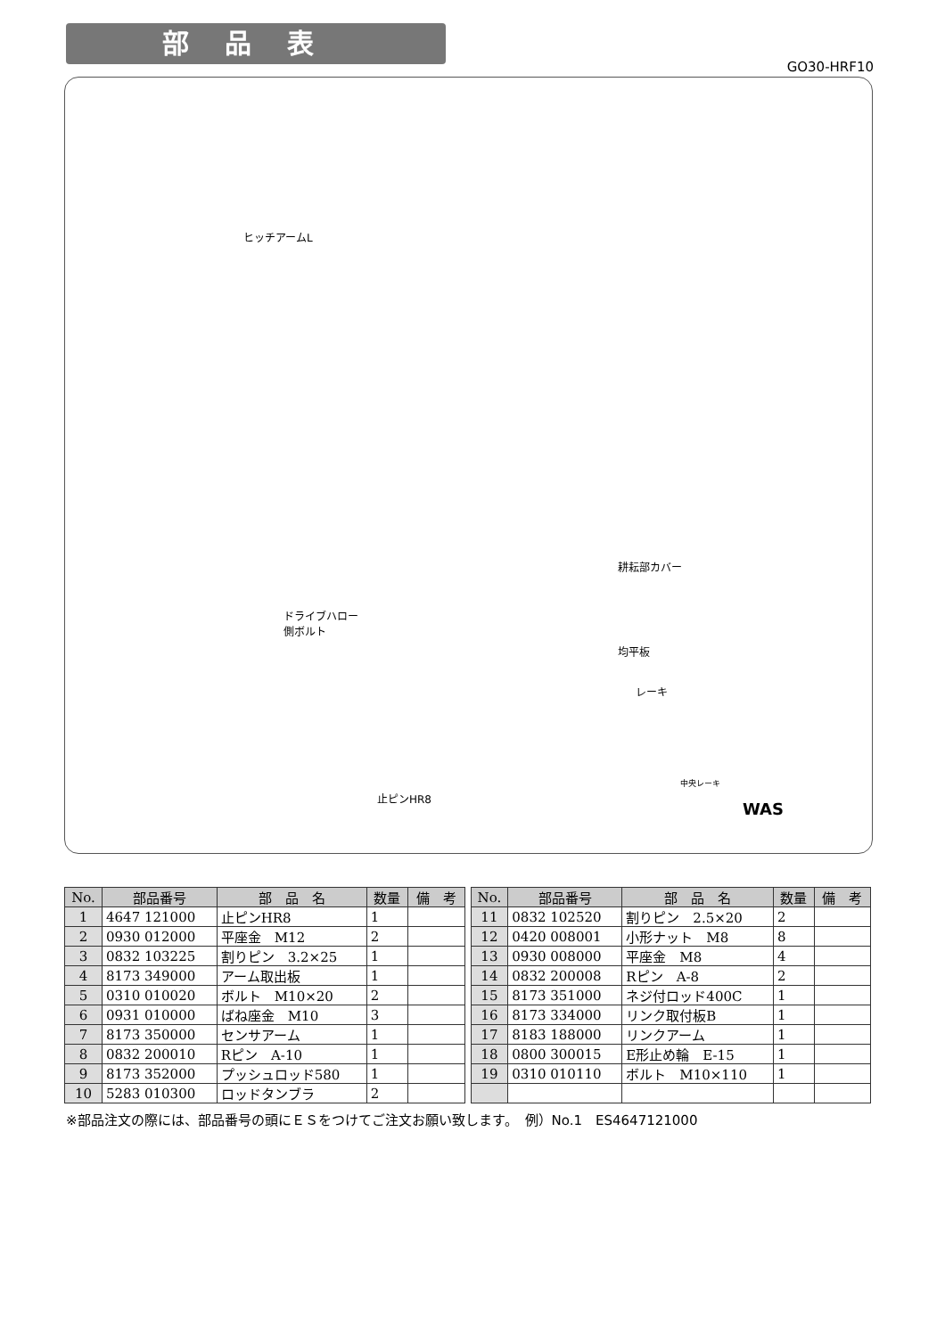部品表
GO30-HRF10
ヒッチアームL
ドライブハロー
側ボルト
耕耘部カバー
均平板
レーキ
止ピンHR8
WAS
中央レーキ
| No. | 部品番号 | 部 品 名 | 数量 | 備 考 |
| --- | --- | --- | --- | --- |
| 1 | 4647 121000 | 止ピンHR8 | 1 | |
| 2 | 0930 012000 | 平座金 M12 | 2 | |
| 3 | 0832 103225 | 割りピン 3.2×25 | 1 | |
| 4 | 8173 349000 | アーム取出板 | 1 | |
| 5 | 0310 010020 | ボルト M10×20 | 2 | |
| 6 | 0931 010000 | ばね座金 M10 | 3 | |
| 7 | 8173 350000 | センサアーム | 1 | |
| 8 | 0832 200010 | Rピン A-10 | 1 | |
| 9 | 8173 352000 | プッシュロッド580 | 1 | |
| 10 | 5283 010300 | ロッドタンブラ | 2 | |
| No. | 部品番号 | 部 品 名 | 数量 | 備 考 |
| --- | --- | --- | --- | --- |
| 11 | 0832 102520 | 割りピン 2.5×20 | 2 | |
| 12 | 0420 008001 | 小形ナット M8 | 8 | |
| 13 | 0930 008000 | 平座金 M8 | 4 | |
| 14 | 0832 200008 | Rピン A-8 | 2 | |
| 15 | 8173 351000 | ネジ付ロッド400C | 1 | |
| 16 | 8173 334000 | リンク取付板B | 1 | |
| 17 | 8183 188000 | リンクアーム | 1 | |
| 18 | 0800 300015 | E形止め輪 E-15 | 1 | |
| 19 | 0310 010110 | ボルト M10×110 | 1 | |
※部品注文の際には、部品番号の頭にＥＳをつけてご注文お願い致します。　例）No.1　ES4647121000